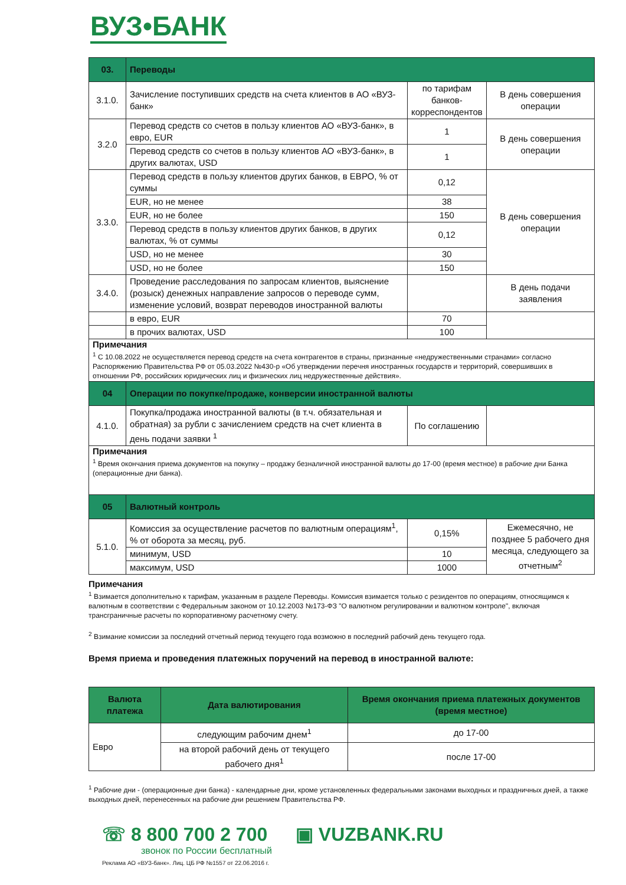ВУЗ•БАНК
| 03. | Переводы | | |
| 3.1.0. | Зачисление поступивших средств на счета клиентов в АО «ВУЗ-банк» | по тарифам банков-корреспондентов | В день совершения операции |
| 3.2.0 | Перевод средств со счетов в пользу клиентов АО «ВУЗ-банк», в евро, EUR | 1 | В день совершения операции |
| | Перевод средств со счетов в пользу клиентов АО «ВУЗ-банк», в других валютах, USD | 1 | |
| 3.3.0. | Перевод средств в пользу клиентов других банков, в ЕВРО, % от суммы | 0,12 | В день совершения операции |
| | EUR, но не менее | 38 | |
| | EUR, но не более | 150 | |
| | Перевод средств в пользу клиентов других банков, в других валютах, % от суммы | 0,12 | |
| | USD, но не менее | 30 | |
| | USD, но не более | 150 | |
| 3.4.0. | Проведение расследования по запросам клиентов, выяснение (розыск) денежных направление запросов о переводе сумм, изменение условий, возврат переводов иностранной валюты | | В день подачи заявления |
| | в евро, EUR | 70 | |
| | в прочих валютах, USD | 100 | |
| Примечания <sup>1</sup> С 10.08.2022 не осуществляется перевод средств на счета контрагентов в страны, признанные «недружественными странами» согласно Распоряжению Правительства РФ от 05.03.2022 №430-р «Об утверждении перечня иностранных государств и территорий, совершивших в отношении РФ, российских юридических лиц и физических лиц недружественные действия». | | | |
| 04 | Операции по покупке/продаже, конверсии иностранной валюты | | |
| 4.1.0. | Покупка/продажа иностранной валюты (в т.ч. обязательная и обратная) за рубли с зачислением средств на счет клиента в день подачи заявки <sup>1</sup> | По соглашению | |
| Примечания <sup>1</sup> Время окончания приема документов на покупку – продажу безналичной иностранной валюты до 17-00 (время местное) в рабочие дни Банка (операционные дни банка). | | | |
| 05 | Валютный контроль | | |
| 5.1.0. | Комиссия за осуществление расчетов по валютным операциям<sup>1</sup>, % от оборота за месяц, руб. | 0,15% | Ежемесячно, не позднее 5 рабочего дня месяца, следующего за отчетным<sup>2</sup> |
| | минимум, USD | 10 | |
| | максимум, USD | 1000 | |
Примечания
<sup>1</sup> Взимается дополнительно к тарифам, указанным в разделе Переводы. Комиссия взимается только с резидентов по операциям, относящимся к валютным в соответствии с Федеральным законом от 10.12.2003 №173-ФЗ "О валютном регулировании и валютном контроле", включая трансграничные расчеты по корпоративному расчетному счету.
<sup>2</sup> Взимание комиссии за последний отчетный период текущего года возможно в последний рабочий день текущего года.
Время приема и проведения платежных поручений на перевод в иностранной валюте:
| Валюта платежа | Дата валютирования | Время окончания приема платежных документов (время местное) |
| --- | --- | --- |
| Евро | следующим рабочим днем<sup>1</sup> | до 17-00 |
| | на второй рабочий день от текущего рабочего дня<sup>1</sup> | после 17-00 |
<sup>1</sup> Рабочие дни - (операционные дни банка) - календарные дни, кроме установленных федеральными законами выходных и праздничных дней, а также выходных дней, перенесенных на рабочие дни решением Правительства РФ.
☏ 8 800 700 2 700
звонок по России бесплатный
▣ VUZBANK.RU
Реклама АО «ВУЗ-банк». Лиц. ЦБ РФ №1557 от 22.06.2016 г.